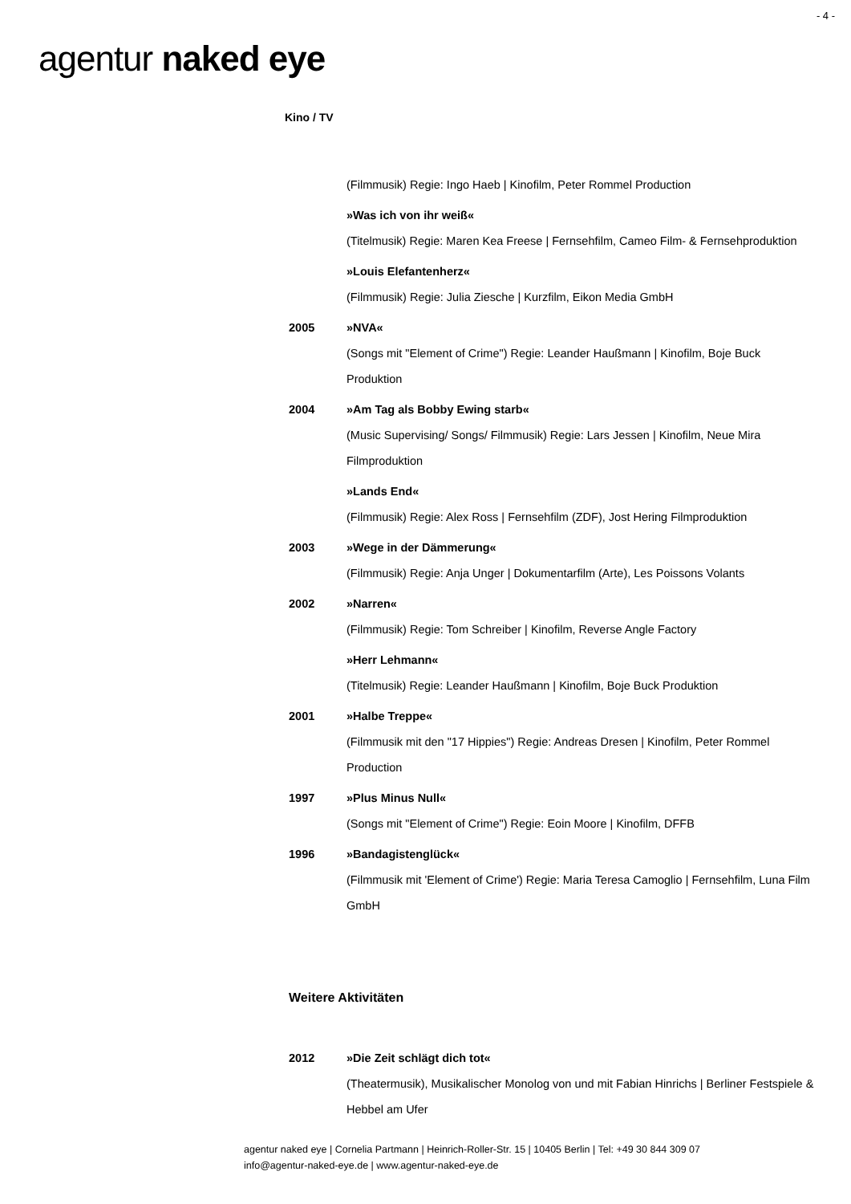- 4 -
agentur naked eye
Kino / TV
(Filmmusik) Regie: Ingo Haeb | Kinofilm, Peter Rommel Production
»Was ich von ihr weiß«
(Titelmusik) Regie: Maren Kea Freese | Fernsehfilm, Cameo Film- & Fernsehproduktion
»Louis Elefantenherz«
(Filmmusik) Regie: Julia Ziesche | Kurzfilm, Eikon Media GmbH
2005 »NVA«
(Songs mit "Element of Crime") Regie: Leander Haußmann | Kinofilm, Boje Buck Produktion
2004 »Am Tag als Bobby Ewing starb«
(Music Supervising/ Songs/ Filmmusik) Regie: Lars Jessen | Kinofilm, Neue Mira Filmproduktion
»Lands End«
(Filmmusik) Regie: Alex Ross | Fernsehfilm (ZDF), Jost Hering Filmproduktion
2003 »Wege in der Dämmerung«
(Filmmusik) Regie: Anja Unger | Dokumentarfilm (Arte), Les Poissons Volants
2002 »Narren«
(Filmmusik) Regie: Tom Schreiber | Kinofilm, Reverse Angle Factory
»Herr Lehmann«
(Titelmusik) Regie: Leander Haußmann | Kinofilm, Boje Buck Produktion
2001 »Halbe Treppe«
(Filmmusik mit den "17 Hippies") Regie: Andreas Dresen | Kinofilm, Peter Rommel Production
1997 »Plus Minus Null«
(Songs mit "Element of Crime") Regie: Eoin Moore | Kinofilm, DFFB
1996 »Bandagistenglück«
(Filmmusik mit 'Element of Crime') Regie: Maria Teresa Camoglio | Fernsehfilm, Luna Film GmbH
Weitere Aktivitäten
2012 »Die Zeit schlägt dich tot«
(Theatermusik), Musikalischer Monolog von und mit Fabian Hinrichs | Berliner Festspiele & Hebbel am Ufer
agentur naked eye | Cornelia Partmann | Heinrich-Roller-Str. 15 | 10405 Berlin | Tel: +49 30 844 309 07
info@agentur-naked-eye.de | www.agentur-naked-eye.de